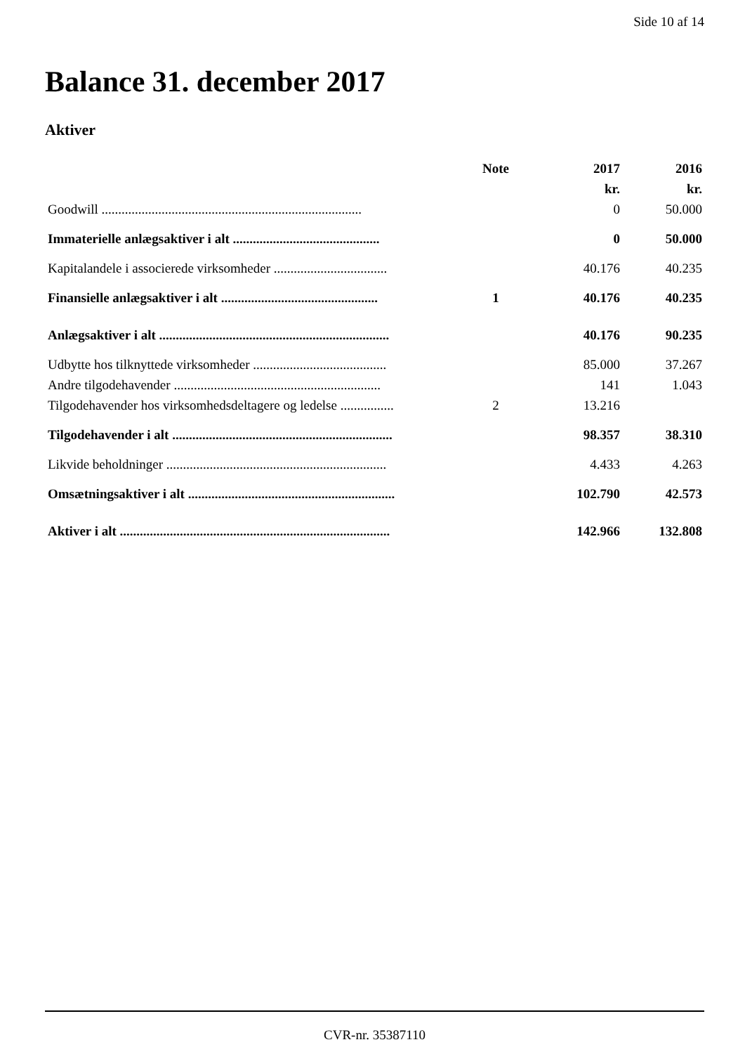Side 10 af 14
Balance 31. december 2017
Aktiver
| | Note | 2017 | 2016 |
| --- | --- | --- | --- |
| | | kr. | kr. |
| Goodwill .............................................................................. | | 0 | 50.000 |
| Immaterielle anlægsaktiver i alt ............................................ | | 0 | 50.000 |
| Kapitalandele i associerede virksomheder .................................. | | 40.176 | 40.235 |
| Finansielle anlægsaktiver i alt ............................................... | 1 | 40.176 | 40.235 |
| Anlægsaktiver i alt ..................................................................... | | 40.176 | 90.235 |
| Udbytte hos tilknyttede virksomheder ........................................ | | 85.000 | 37.267 |
| Andre tilgodehavender .............................................................. | | 141 | 1.043 |
| Tilgodehavender hos virksomhedsdeltagere og ledelse ................ | 2 | 13.216 | |
| Tilgodehavender i alt .................................................................. | | 98.357 | 38.310 |
| Likvide beholdninger .................................................................. | | 4.433 | 4.263 |
| Omsætningsaktiver i alt .............................................................. | | 102.790 | 42.573 |
| Aktiver i alt ................................................................................. | | 142.966 | 132.808 |
CVR-nr. 35387110